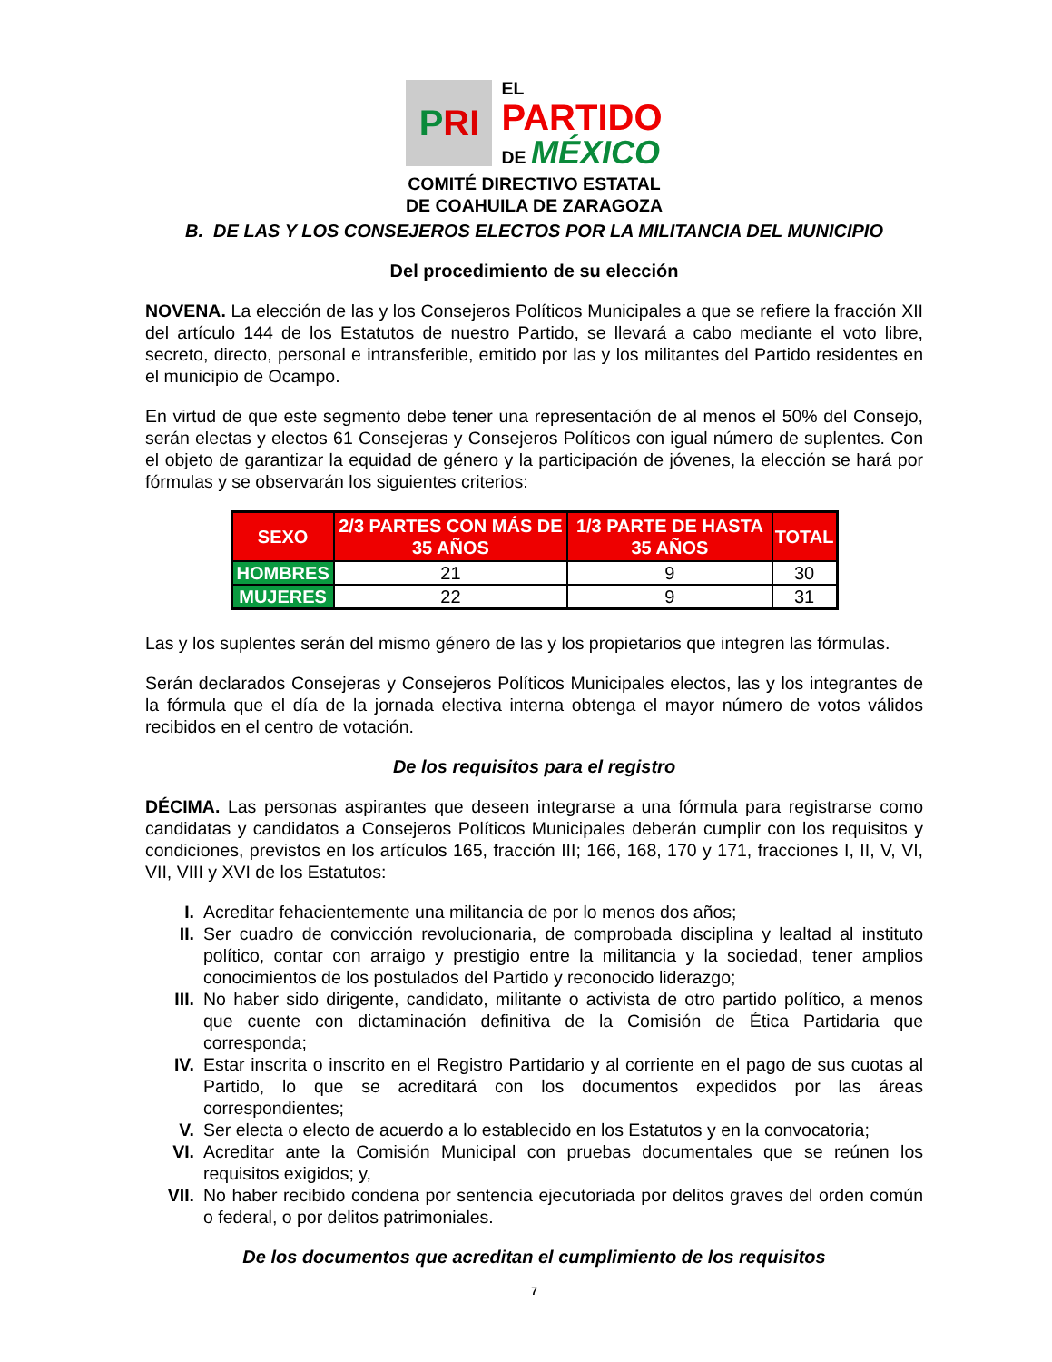P RI
EL
PARTIDO
DE MÉXICO
COMITÉ DIRECTIVO ESTATAL
DE COAHUILA DE ZARAGOZA
B. DE LAS Y LOS CONSEJEROS ELECTOS POR LA MILITANCIA DEL MUNICIPIO
Del procedimiento de su elección
NOVENA. La elección de las y los Consejeros Políticos Municipales a que se refiere la fracción XII del artículo 144 de los Estatutos de nuestro Partido, se llevará a cabo mediante el voto libre, secreto, directo, personal e intransferible, emitido por las y los militantes del Partido residentes en el municipio de Ocampo.
En virtud de que este segmento debe tener una representación de al menos el 50% del Consejo, serán electas y electos 61 Consejeras y Consejeros Políticos con igual número de suplentes. Con el objeto de garantizar la equidad de género y la participación de jóvenes, la elección se hará por fórmulas y se observarán los siguientes criterios:
| SEXO | 2/3 PARTES CON MÁS DE 35 AÑOS | 1/3 PARTE DE HASTA 35 AÑOS | TOTAL |
| --- | --- | --- | --- |
| HOMBRES | 21 | 9 | 30 |
| MUJERES | 22 | 9 | 31 |
Las y los suplentes serán del mismo género de las y los propietarios que integren las fórmulas.
Serán declarados Consejeras y Consejeros Políticos Municipales electos, las y los integrantes de la fórmula que el día de la jornada electiva interna obtenga el mayor número de votos válidos recibidos en el centro de votación.
De los requisitos para el registro
DÉCIMA. Las personas aspirantes que deseen integrarse a una fórmula para registrarse como candidatas y candidatos a Consejeros Políticos Municipales deberán cumplir con los requisitos y condiciones, previstos en los artículos 165, fracción III; 166, 168, 170 y 171, fracciones I, II, V, VI, VII, VIII y XVI de los Estatutos:
I. Acreditar fehacientemente una militancia de por lo menos dos años;
II. Ser cuadro de convicción revolucionaria, de comprobada disciplina y lealtad al instituto político, contar con arraigo y prestigio entre la militancia y la sociedad, tener amplios conocimientos de los postulados del Partido y reconocido liderazgo;
III. No haber sido dirigente, candidato, militante o activista de otro partido político, a menos que cuente con dictaminación definitiva de la Comisión de Ética Partidaria que corresponda;
IV. Estar inscrita o inscrito en el Registro Partidario y al corriente en el pago de sus cuotas al Partido, lo que se acreditará con los documentos expedidos por las áreas correspondientes;
V. Ser electa o electo de acuerdo a lo establecido en los Estatutos y en la convocatoria;
VI. Acreditar ante la Comisión Municipal con pruebas documentales que se reúnen los requisitos exigidos; y,
VII. No haber recibido condena por sentencia ejecutoriada por delitos graves del orden común o federal, o por delitos patrimoniales.
De los documentos que acreditan el cumplimiento de los requisitos
7